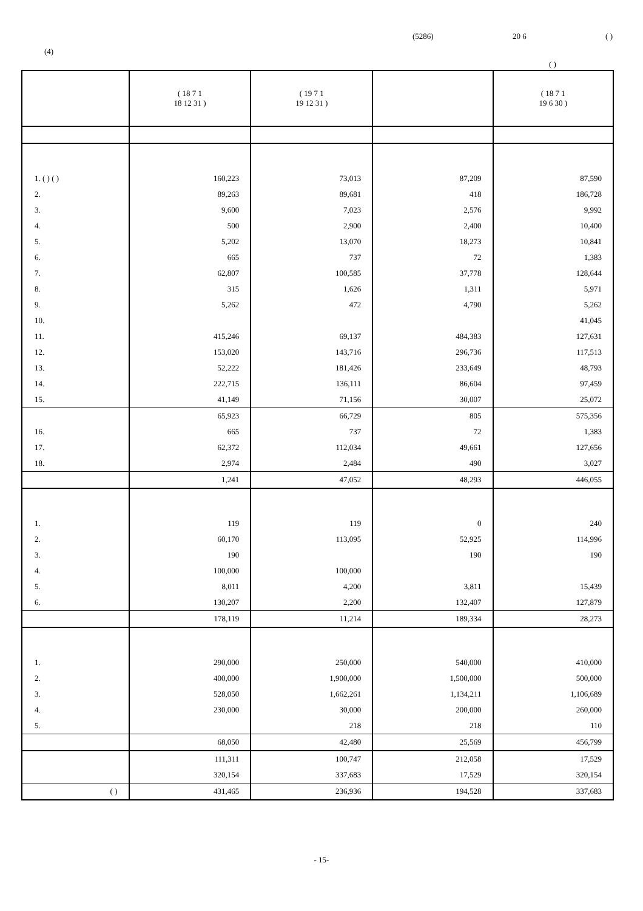(5286) 20 6 ( )
(4)
( )
| | ( 18 7 1 18 12 31 ) | ( 19 7 1 19 12 31 ) | | ( 18 7 1 19 6 30 ) |
| 1. ( ) ( ) | 160,223 | 73,013 | 87,209 | 87,590 |
| 2. | 89,263 | 89,681 | 418 | 186,728 |
| 3. | 9,600 | 7,023 | 2,576 | 9,992 |
| 4. | 500 | 2,900 | 2,400 | 10,400 |
| 5. | 5,202 | 13,070 | 18,273 | 10,841 |
| 6. | 665 | 737 | 72 | 1,383 |
| 7. | 62,807 | 100,585 | 37,778 | 128,644 |
| 8. | 315 | 1,626 | 1,311 | 5,971 |
| 9. | 5,262 | 472 | 4,790 | 5,262 |
| 10. | | | | 41,045 |
| 11. | 415,246 | 69,137 | 484,383 | 127,631 |
| 12. | 153,020 | 143,716 | 296,736 | 117,513 |
| 13. | 52,222 | 181,426 | 233,649 | 48,793 |
| 14. | 222,715 | 136,111 | 86,604 | 97,459 |
| 15. | 41,149 | 71,156 | 30,007 | 25,072 |
| | 65,923 | 66,729 | 805 | 575,356 |
| 16. | 665 | 737 | 72 | 1,383 |
| 17. | 62,372 | 112,034 | 49,661 | 127,656 |
| 18. | 2,974 | 2,484 | 490 | 3,027 |
| | 1,241 | 47,052 | 48,293 | 446,055 |
| 1. | 119 | 119 | 0 | 240 |
| 2. | 60,170 | 113,095 | 52,925 | 114,996 |
| 3. | 190 | | 190 | 190 |
| 4. | 100,000 | 100,000 | | |
| 5. | 8,011 | 4,200 | 3,811 | 15,439 |
| 6. | 130,207 | 2,200 | 132,407 | 127,879 |
| | 178,119 | 11,214 | 189,334 | 28,273 |
| 1. | 290,000 | 250,000 | 540,000 | 410,000 |
| 2. | 400,000 | 1,900,000 | 1,500,000 | 500,000 |
| 3. | 528,050 | 1,662,261 | 1,134,211 | 1,106,689 |
| 4. | 230,000 | 30,000 | 200,000 | 260,000 |
| 5. | | 218 | 218 | 110 |
| | 68,050 | 42,480 | 25,569 | 456,799 |
| | 111,311 | 100,747 | 212,058 | 17,529 |
| | 320,154 | 337,683 | 17,529 | 320,154 |
| ( ) | 431,465 | 236,936 | 194,528 | 337,683 |
- 15-